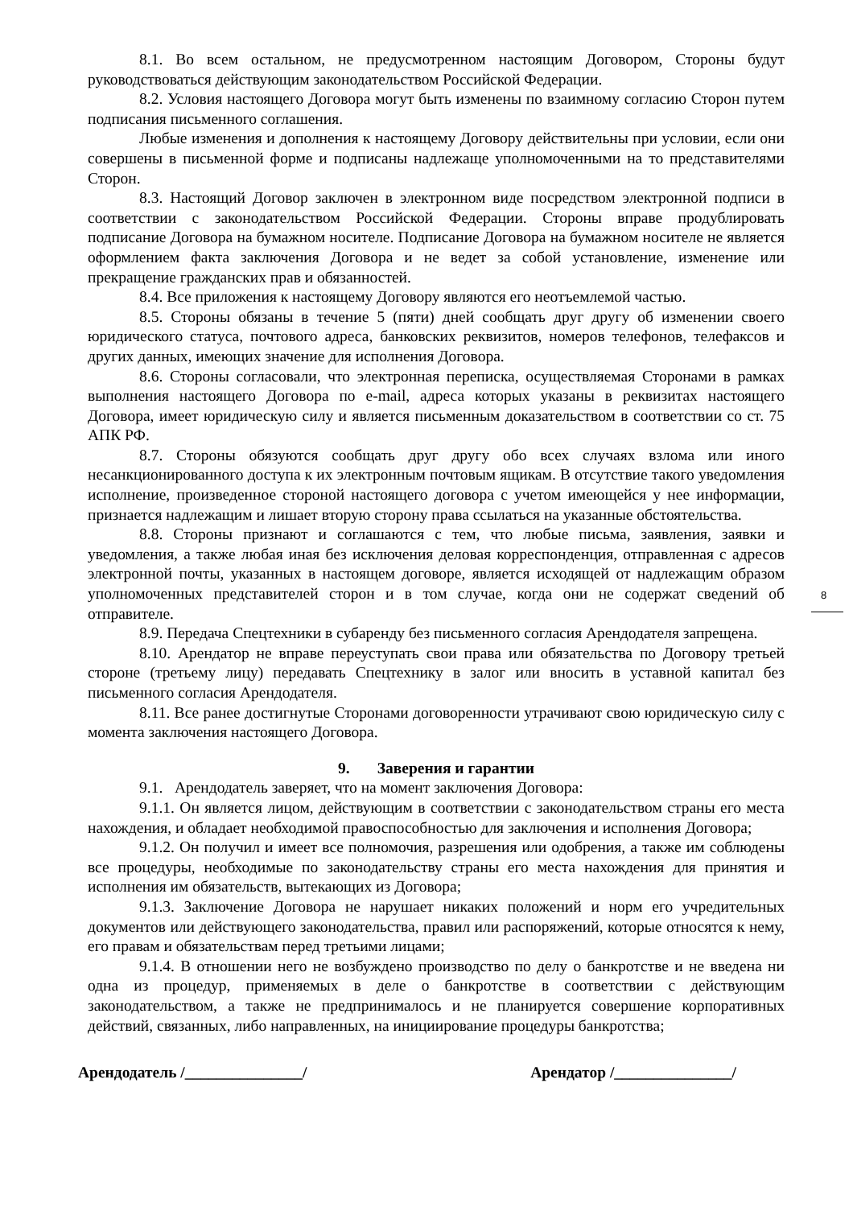8.1. Во всем остальном, не предусмотренном настоящим Договором, Стороны будут руководствоваться действующим законодательством Российской Федерации.
8.2. Условия настоящего Договора могут быть изменены по взаимному согласию Сторон путем подписания письменного соглашения.
Любые изменения и дополнения к настоящему Договору действительны при условии, если они совершены в письменной форме и подписаны надлежаще уполномоченными на то представителями Сторон.
8.3. Настоящий Договор заключен в электронном виде посредством электронной подписи в соответствии с законодательством Российской Федерации. Стороны вправе продублировать подписание Договора на бумажном носителе. Подписание Договора на бумажном носителе не является оформлением факта заключения Договора и не ведет за собой установление, изменение или прекращение гражданских прав и обязанностей.
8.4. Все приложения к настоящему Договору являются его неотъемлемой частью.
8.5. Стороны обязаны в течение 5 (пяти) дней сообщать друг другу об изменении своего юридического статуса, почтового адреса, банковских реквизитов, номеров телефонов, телефаксов и других данных, имеющих значение для исполнения Договора.
8.6. Стороны согласовали, что электронная переписка, осуществляемая Сторонами в рамках выполнения настоящего Договора по e-mail, адреса которых указаны в реквизитах настоящего Договора, имеет юридическую силу и является письменным доказательством в соответствии со ст. 75 АПК РФ.
8.7. Стороны обязуются сообщать друг другу обо всех случаях взлома или иного несанкционированного доступа к их электронным почтовым ящикам. В отсутствие такого уведомления исполнение, произведенное стороной настоящего договора с учетом имеющейся у нее информации, признается надлежащим и лишает вторую сторону права ссылаться на указанные обстоятельства.
8.8. Стороны признают и соглашаются с тем, что любые письма, заявления, заявки и уведомления, а также любая иная без исключения деловая корреспонденция, отправленная с адресов электронной почты, указанных в настоящем договоре, является исходящей от надлежащим образом уполномоченных представителей сторон и в том случае, когда они не содержат сведений об отправителе.
8.9. Передача Спецтехники в субаренду без письменного согласия Арендодателя запрещена.
8.10. Арендатор не вправе переуступать свои права или обязательства по Договору третьей стороне (третьему лицу) передавать Спецтехнику в залог или вносить в уставной капитал без письменного согласия Арендодателя.
8.11. Все ранее достигнутые Сторонами договоренности утрачивают свою юридическую силу с момента заключения настоящего Договора.
9. Заверения и гарантии
9.1. Арендодатель заверяет, что на момент заключения Договора:
9.1.1. Он является лицом, действующим в соответствии с законодательством страны его места нахождения, и обладает необходимой правоспособностью для заключения и исполнения Договора;
9.1.2. Он получил и имеет все полномочия, разрешения или одобрения, а также им соблюдены все процедуры, необходимые по законодательству страны его места нахождения для принятия и исполнения им обязательств, вытекающих из Договора;
9.1.3. Заключение Договора не нарушает никаких положений и норм его учредительных документов или действующего законодательства, правил или распоряжений, которые относятся к нему, его правам и обязательствам перед третьими лицами;
9.1.4. В отношении него не возбуждено производство по делу о банкротстве и не введена ни одна из процедур, применяемых в деле о банкротстве в соответствии с действующим законодательством, а также не предпринималось и не планируется совершение корпоративных действий, связанных, либо направленных, на инициирование процедуры банкротства;
Арендодатель /_______________/ Арендатор /_______________/
8